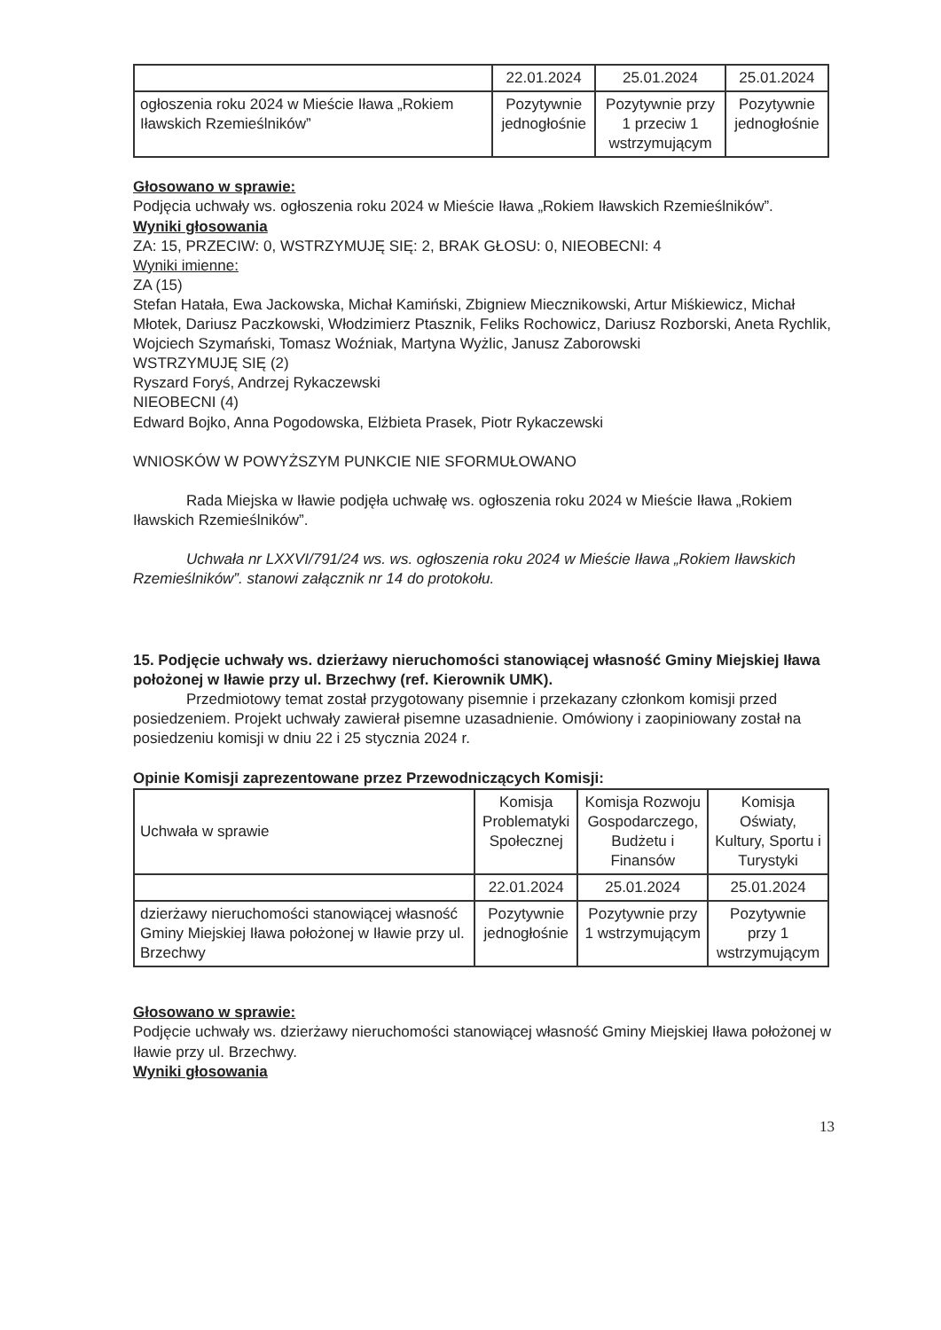| | 22.01.2024 | 25.01.2024 | 25.01.2024 |
| ogłoszenia roku 2024 w Mieście Iława „Rokiem Iławskich Rzemieślników” | Pozytywnie jednogłośnie | Pozytywnie przy 1 przeciw 1 wstrzymującym | Pozytywnie jednogłośnie |
Głosowano w sprawie:
Podjęcia uchwały ws. ogłoszenia roku 2024 w Mieście Iława „Rokiem Iławskich Rzemieślników”.
Wyniki głosowania
ZA: 15, PRZECIW: 0, WSTRZYMUJĘ SIĘ: 2, BRAK GŁOSU: 0, NIEOBECNI: 4
Wyniki imienne:
ZA (15)
Stefan Hatała, Ewa Jackowska, Michał Kamiński, Zbigniew Miecznikowski, Artur Miśkiewicz, Michał Młotek, Dariusz Paczkowski, Włodzimierz Ptasznik, Feliks Rochowicz, Dariusz Rozborski, Aneta Rychlik, Wojciech Szymański, Tomasz Woźniak, Martyna Wyżlic, Janusz Zaborowski
WSTRZYMUJĘ SIĘ (2)
Ryszard Foryś, Andrzej Rykaczewski
NIEOBECNI (4)
Edward Bojko, Anna Pogodowska, Elżbieta Prasek, Piotr Rykaczewski
WNIOSKÓW W POWYŻSZYM PUNKCIE NIE SFORMUŁOWANO
Rada Miejska w Iławie podjęła uchwałę ws. ogłoszenia roku 2024 w Mieście Iława „Rokiem Iławskich Rzemieślników”.
Uchwała nr LXXVI/791/24 ws. ws. ogłoszenia roku 2024 w Mieście Iława „Rokiem Iławskich Rzemieślników”. stanowi załącznik nr 14 do protokołu.
15. Podjęcie uchwały ws. dzierżawy nieruchomości stanowiącej własność Gminy Miejskiej Iława położonej w Iławie przy ul. Brzechwy (ref. Kierownik UMK).
Przedmiotowy temat został przygotowany pisemnie i przekazany członkom komisji przed posiedzeniem. Projekt uchwały zawierał pisemne uzasadnienie. Omówiony i zaopiniowany został na posiedzeniu komisji w dniu 22 i 25 stycznia 2024 r.
Opinie Komisji zaprezentowane przez Przewodniczących Komisji:
| Uchwała w sprawie | Komisja Problematyki Społecznej | Komisja Rozwoju Gospodarczego, Budżetu i Finansów | Komisja Oświaty, Kultury, Sportu i Turystyki |
| | 22.01.2024 | 25.01.2024 | 25.01.2024 |
| dzierżawy nieruchomości stanowiącej własność Gminy Miejskiej Iława położonej w Iławie przy ul. Brzechwy | Pozytywnie jednogłośnie | Pozytywnie przy 1 wstrzymującym | Pozytywnie przy 1 wstrzymującym |
Głosowano w sprawie:
Podjęcie uchwały ws. dzierżawy nieruchomości stanowiącej własność Gminy Miejskiej Iława położonej w Iławie przy ul. Brzechwy.
Wyniki głosowania
13